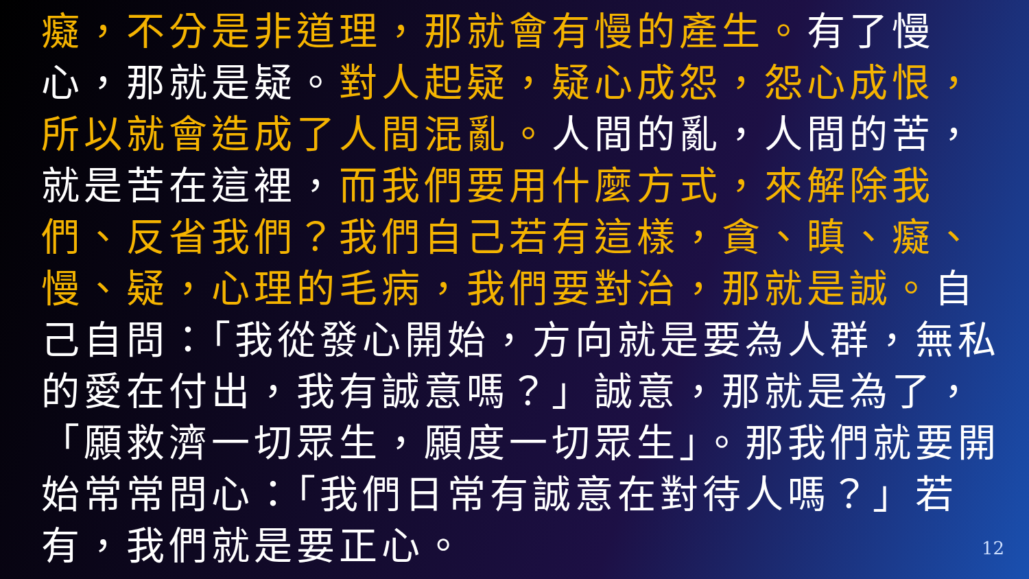癡，不分是非道理，那就會有慢的產生。有了慢心，那就是疑。對人起疑，疑心成怨，怨心成恨，所以就會造成了人間混亂。人間的亂，人間的苦，就是苦在這裡，而我們要用什麼方式，來解除我們、反省我們？我們自己若有這樣，貪、瞋、癡、慢、疑，心理的毛病，我們要對治，那就是誠。自己自問：「我從發心開始，方向就是要為人群，無私的愛在付出，我有誠意嗎？」誠意，那就是為了，「願救濟一切眾生，願度一切眾生」。那我們就要開始常常問心：「我們日常有誠意在對待人嗎？」若有，我們就是要正心。
12